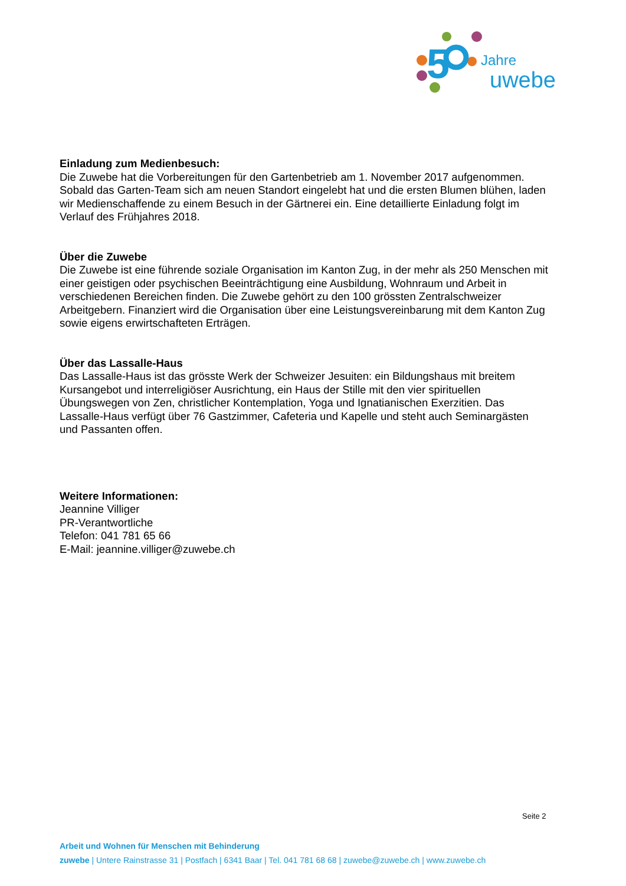5
Jahre
uwebe
Einladung zum Medienbesuch:
Die Zuwebe hat die Vorbereitungen für den Gartenbetrieb am 1. November 2017 aufgenommen. Sobald das Garten-Team sich am neuen Standort eingelebt hat und die ersten Blumen blühen, laden wir Medienschaffende zu einem Besuch in der Gärtnerei ein. Eine detaillierte Einladung folgt im Verlauf des Frühjahres 2018.
Über die Zuwebe
Die Zuwebe ist eine führende soziale Organisation im Kanton Zug, in der mehr als 250 Menschen mit einer geistigen oder psychischen Beeinträchtigung eine Ausbildung, Wohnraum und Arbeit in verschiedenen Bereichen finden. Die Zuwebe gehört zu den 100 grössten Zentralschweizer Arbeitgebern. Finanziert wird die Organisation über eine Leistungsvereinbarung mit dem Kanton Zug sowie eigens erwirtschafteten Erträgen.
Über das Lassalle-Haus
Das Lassalle-Haus ist das grösste Werk der Schweizer Jesuiten: ein Bildungshaus mit breitem Kursangebot und interreligiöser Ausrichtung, ein Haus der Stille mit den vier spirituellen Übungswegen von Zen, christlicher Kontemplation, Yoga und Ignatianischen Exerzitien. Das Lassalle-Haus verfügt über 76 Gastzimmer, Cafeteria und Kapelle und steht auch Seminargästen und Passanten offen.
Weitere Informationen:
Jeannine Villiger
PR-Verantwortliche
Telefon: 041 781 65 66
E-Mail: jeannine.villiger@zuwebe.ch
Seite 2
Arbeit und Wohnen für Menschen mit Behinderung
zuwebe | Untere Rainstrasse 31 | Postfach | 6341 Baar | Tel. 041 781 68 68 | zuwebe@zuwebe.ch | www.zuwebe.ch